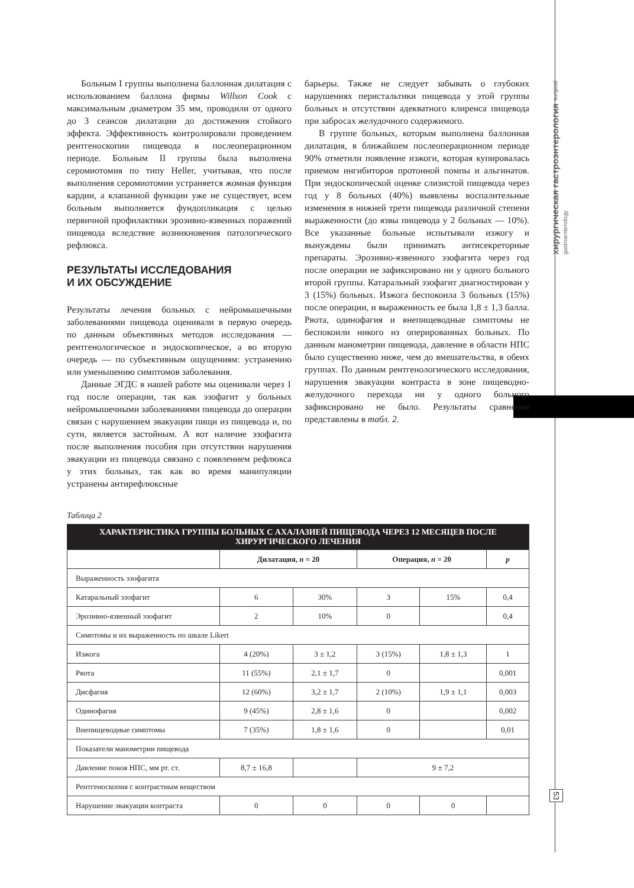хирургическая гастроэнтерология surgical gastroenterology
53
Больным I группы выполнена баллонная дилатация с использованием баллона фирмы Willson Cook с максимальным диаметром 35 мм, проводили от одного до 3 сеансов дилатации до достижения стойкого эффекта. Эффективность контролировали проведением рентгеноскопии пищевода в послеоперационном периоде. Больным II группы была выполнена серомиотомия по типу Heller, учитывая, что после выполнения серомиотомии устраняется жомная функция кардии, а клапанной функции уже не существует, всем больным выполняется фундопликация с целью первичной профилактики эрозивно-язвенных поражений пищевода вследствие возникновения патологического рефлюкса.
РЕЗУЛЬТАТЫ ИССЛЕДОВАНИЯ
И ИХ ОБСУЖДЕНИЕ
Результаты лечения больных с нейромышечными заболеваниями пищевода оценивали в первую очередь по данным объективных методов исследования — рентгенологическое и эндоскопическое, а во вторую очередь — по субъективным ощущениям: устранению или уменьшению симптомов заболевания.
Данные ЭГДС в нашей работе мы оценивали через 1 год после операции, так как эзофагит у больных нейромышечными заболеваниями пищевода до операции связан с нарушением эвакуации пищи из пищевода и, по сути, является застойным. А вот наличие эзофагита после выполнения пособия при отсутствии нарушения эвакуации из пищевода связано с появлением рефлюкса у этих больных, так как во время манипуляции устранены антирефлюксные
барьеры. Также не следует забывать о глубоких нарушениях перистальтики пищевода у этой группы больных и отсутствии адекватного клиренса пищевода при забросах желудочного содержимого.
В группе больных, которым выполнена баллонная дилатация, в ближайшем послеоперационном периоде 90% отметили появление изжоги, которая купировалась приемом ингибиторов протонной помпы и альгинатов. При эндоскопической оценке слизистой пищевода через год у 8 больных (40%) выявлены воспалительные изменения в нижней трети пищевода различной степени выраженности (до язвы пищевода у 2 больных — 10%). Все указанные больные испытывали изжогу и вынуждены были принимать антисекреторные препараты. Эрозивно-язвенного эзофагита через год после операции не зафиксировано ни у одного больного второй группы. Катаральный эзофагит диагностирован у 3 (15%) больных. Изжога беспокоила 3 больных (15%) после операции, и выраженность ее была 1,8 ± 1,3 балла. Рвота, одинофагия и внепищеводные симптомы не беспокоили никого из оперированных больных. По данным манометрии пищевода, давление в области НПС было существенно ниже, чем до вмешательства, в обеих группах. По данным рентгенологического исследования, нарушения эвакуации контраста в зоне пищеводно-желудочного перехода ни у одного больного зафиксировано не было. Результаты сравнения представлены в табл. 2.
Таблица 2
| ХАРАКТЕРИСТИКА ГРУППЫ БОЛЬНЫХ С АХАЛАЗИЕЙ ПИЩЕВОДА ЧЕРЕЗ 12 МЕСЯЦЕВ ПОСЛЕ ХИРУРГИЧЕСКОГО ЛЕЧЕНИЯ | | | | | |
| --- | --- | --- | --- | --- | --- |
| | Дилатация, n = 20 | | Операция, n = 20 | | p |
| Выраженность эзофагита | | | | | |
| Катаральный эзофагит | 6 | 30% | 3 | 15% | 0,4 |
| Эрозивно-язвенный эзофагит | 2 | 10% | 0 | | 0,4 |
| Симптомы и их выраженность по шкале Likert | | | | | |
| Изжога | 4 (20%) | 3 ± 1,2 | 3 (15%) | 1,8 ± 1,3 | 1 |
| Рвота | 11 (55%) | 2,1 ± 1,7 | 0 | | 0,001 |
| Дисфагия | 12 (60%) | 3,2 ± 1,7 | 2 (10%) | 1,9 ± 1,1 | 0,003 |
| Одинофагия | 9 (45%) | 2,8 ± 1,6 | 0 | | 0,002 |
| Внепищеводные симптомы | 7 (35%) | 1,8 ± 1,6 | 0 | | 0,01 |
| Показатели манометрии пищевода | | | | | |
| Давление покоя НПС, мм рт. ст. | 8,7 ± 16,8 | | 9 ± 7,2 | | |
| Рентгеноскопия с контрастным веществом | | | | | |
| Нарушение эвакуации контраста | 0 | 0 | 0 | 0 | |